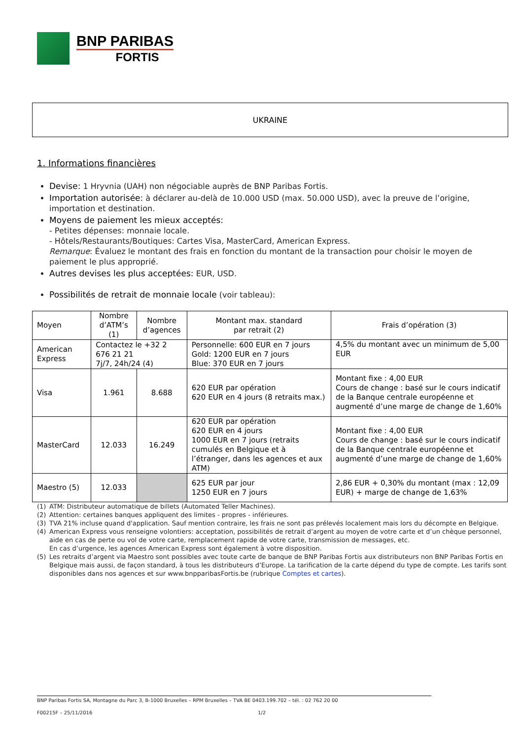BNP PARIBAS
FORTIS
UKRAINE
1. Informations financières
Devise: 1 Hryvnia (UAH) non négociable auprès de BNP Paribas Fortis.
Importation autorisée: à déclarer au-delà de 10.000 USD (max. 50.000 USD), avec la preuve de l’origine, importation et destination.
Moyens de paiement les mieux acceptés:
- Petites dépenses: monnaie locale.
- Hôtels/Restaurants/Boutiques: Cartes Visa, MasterCard, American Express.
Remarque: Évaluez le montant des frais en fonction du montant de la transaction pour choisir le moyen de paiement le plus approprié.
Autres devises les plus acceptées: EUR, USD.
Possibilités de retrait de monnaie locale (voir tableau):
| Moyen | Nombre d’ATM’s (1) | Nombre d’agences | Montant max. standard par retrait (2) | Frais d’opération (3) |
| --- | --- | --- | --- | --- |
| American Express | Contactez le +32 2 676 21 21 7j/7, 24h/24 (4) | | Personnelle: 600 EUR en 7 jours Gold: 1200 EUR en 7 jours Blue: 370 EUR en 7 jours | 4,5% du montant avec un minimum de 5,00 EUR |
| Visa | 1.961 | 8.688 | 620 EUR par opération 620 EUR en 4 jours (8 retraits max.) | Montant fixe : 4,00 EUR Cours de change : basé sur le cours indicatif de la Banque centrale européenne et augmenté d’une marge de change de 1,60% |
| MasterCard | 12.033 | 16.249 | 620 EUR par opération 620 EUR en 4 jours 1000 EUR en 7 jours (retraits cumulés en Belgique et à l’étranger, dans les agences et aux ATM) | Montant fixe : 4,00 EUR Cours de change : basé sur le cours indicatif de la Banque centrale européenne et augmenté d’une marge de change de 1,60% |
| Maestro (5) | 12.033 | | 625 EUR par jour 1250 EUR en 7 jours | 2,86 EUR + 0,30% du montant (max : 12,09 EUR) + marge de change de 1,63% |
(1) ATM: Distributeur automatique de billets (Automated Teller Machines).
(2) Attention: certaines banques appliquent des limites - propres - inférieures.
(3) TVA 21% incluse quand d'application. Sauf mention contraire, les frais ne sont pas prélevés localement mais lors du décompte en Belgique.
(4) American Express vous renseigne volontiers: acceptation, possibilités de retrait d’argent au moyen de votre carte et d’un chèque personnel, aide en cas de perte ou vol de votre carte, remplacement rapide de votre carte, transmission de messages, etc.
En cas d’urgence, les agences American Express sont également à votre disposition.
(5) Les retraits d’argent via Maestro sont possibles avec toute carte de banque de BNP Paribas Fortis aux distributeurs non BNP Paribas Fortis en Belgique mais aussi, de façon standard, à tous les distributeurs d’Europe. La tarification de la carte dépend du type de compte. Les tarifs sont disponibles dans nos agences et sur www.bnpparibasFortis.be (rubrique Comptes et cartes).
BNP Paribas Fortis SA, Montagne du Parc 3, B-1000 Bruxelles – RPM Bruxelles – TVA BE 0403.199.702 – tél. : 02 762 20 00
F00215F – 25/11/2016 1/2